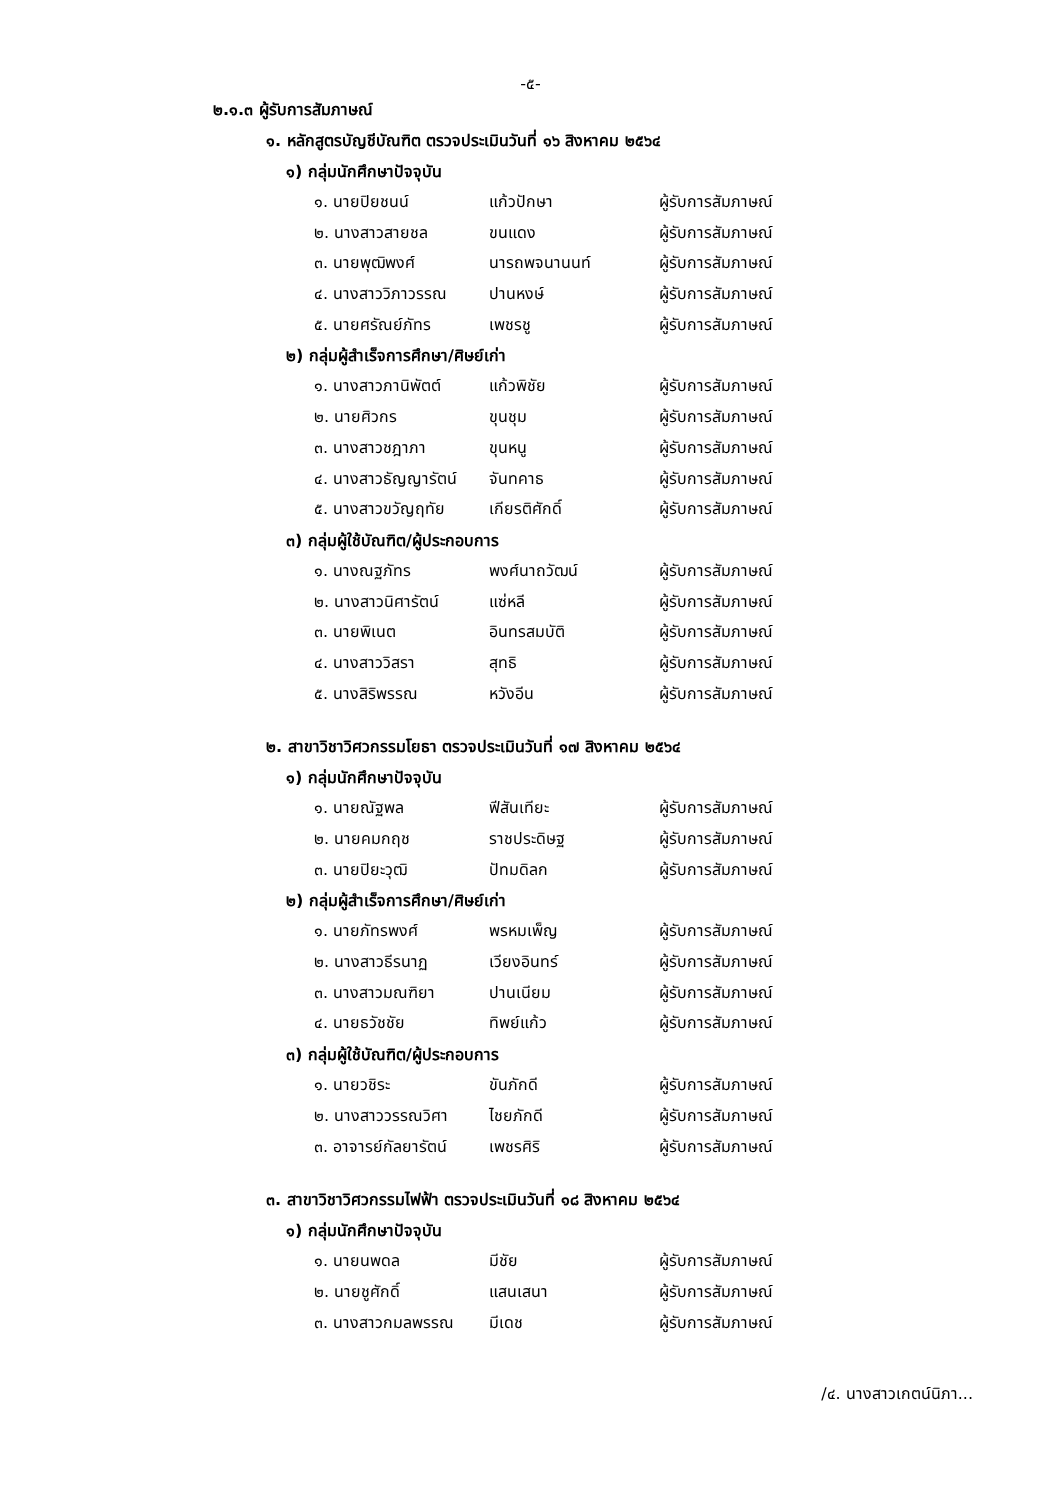-๕-
๒.๑.๓ ผู้รับการสัมภาษณ์
๑. หลักสูตรบัญชีบัณฑิต ตรวจประเมินวันที่ ๑๖ สิงหาคม ๒๕๖๔
๑) กลุ่มนักศึกษาปัจจุบัน
๑. นายปิยชนน์ แก้วปักษา ผู้รับการสัมภาษณ์
๒. นางสาวสายชล ขนแดง ผู้รับการสัมภาษณ์
๓. นายพุฒิพงศ์ นารถพจนานนท์ ผู้รับการสัมภาษณ์
๔. นางสาววิภาวรรณ ปานหงษ์ ผู้รับการสัมภาษณ์
๕. นายศรัณย์ภัทร เพชรชู ผู้รับการสัมภาษณ์
๒) กลุ่มผู้สำเร็จการศึกษา/ศิษย์เก่า
๑. นางสาวภานิพัตต์ แก้วพิชัย ผู้รับการสัมภาษณ์
๒. นายศิวกร ขุนชุม ผู้รับการสัมภาษณ์
๓. นางสาวชฎาภา ขุนหนู ผู้รับการสัมภาษณ์
๔. นางสาวธัญญารัตน์ จันทคาธ ผู้รับการสัมภาษณ์
๕. นางสาวขวัญฤทัย เกียรติศักดิ์ ผู้รับการสัมภาษณ์
๓) กลุ่มผู้ใช้บัณฑิต/ผู้ประกอบการ
๑. นางณฐภัทร พงศ์นาถวัฒน์ ผู้รับการสัมภาษณ์
๒. นางสาวนิศารัตน์ แซ่หลี ผู้รับการสัมภาษณ์
๓. นายพิเนต อินทรสมบัติ ผู้รับการสัมภาษณ์
๔. นางสาววิสรา สุทธิ ผู้รับการสัมภาษณ์
๕. นางสิริพรรณ หวังอีน ผู้รับการสัมภาษณ์
๒. สาขาวิชาวิศวกรรมโยธา ตรวจประเมินวันที่ ๑๗ สิงหาคม ๒๕๖๔
๑) กลุ่มนักศึกษาปัจจุบัน
๑. นายณัฐพล ฟีสันเทียะ ผู้รับการสัมภาษณ์
๒. นายคมกฤช ราชประดิษฐ ผู้รับการสัมภาษณ์
๓. นายปิยะวุฒิ ปัทมดิลก ผู้รับการสัมภาษณ์
๒) กลุ่มผู้สำเร็จการศึกษา/ศิษย์เก่า
๑. นายภัทรพงศ์ พรหมเพ็ญ ผู้รับการสัมภาษณ์
๒. นางสาวธีรนาฏ เวียงอินทร์ ผู้รับการสัมภาษณ์
๓. นางสาวมณฑิยา ปานเนียม ผู้รับการสัมภาษณ์
๔. นายธวัชชัย ทิพย์แก้ว ผู้รับการสัมภาษณ์
๓) กลุ่มผู้ใช้บัณฑิต/ผู้ประกอบการ
๑. นายวชิระ ขันภักดี ผู้รับการสัมภาษณ์
๒. นางสาววรรณวิศา ไชยภักดี ผู้รับการสัมภาษณ์
๓. อาจารย์กัลยารัตน์ เพชรศิริ ผู้รับการสัมภาษณ์
๓. สาขาวิชาวิศวกรรมไฟฟ้า ตรวจประเมินวันที่ ๑๘ สิงหาคม ๒๕๖๔
๑) กลุ่มนักศึกษาปัจจุบัน
๑. นายนพดล มีชัย ผู้รับการสัมภาษณ์
๒. นายชูศักดิ์ แสนเสนา ผู้รับการสัมภาษณ์
๓. นางสาวกมลพรรณ มีเดช ผู้รับการสัมภาษณ์
/๔. นางสาวเกตน์นิภา...